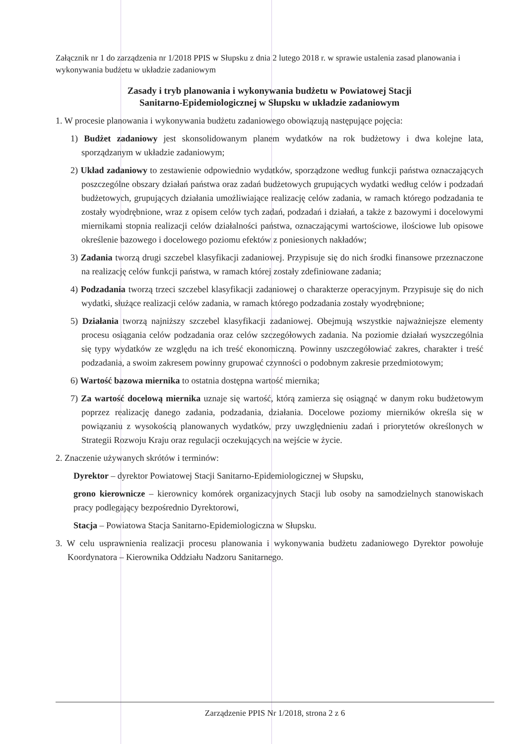Załącznik nr 1 do zarządzenia nr 1/2018 PPIS w Słupsku z dnia 2 lutego 2018 r. w sprawie ustalenia zasad planowania i wykonywania budżetu w układzie zadaniowym
Zasady i tryb planowania i wykonywania budżetu w Powiatowej Stacji
Sanitarno-Epidemiologicznej w Słupsku w układzie zadaniowym
1. W procesie planowania i wykonywania budżetu zadaniowego obowiązują następujące pojęcia:
1) Budżet zadaniowy jest skonsolidowanym planem wydatków na rok budżetowy i dwa kolejne lata, sporządzanym w układzie zadaniowym;
2) Układ zadaniowy to zestawienie odpowiednio wydatków, sporządzone według funkcji państwa oznaczających poszczególne obszary działań państwa oraz zadań budżetowych grupujących wydatki według celów i podzadań budżetowych, grupujących działania umożliwiające realizację celów zadania, w ramach którego podzadania te zostały wyodrębnione, wraz z opisem celów tych zadań, podzadań i działań, a także z bazowymi i docelowymi miernikami stopnia realizacji celów działalności państwa, oznaczającymi wartościowe, ilościowe lub opisowe określenie bazowego i docelowego poziomu efektów z poniesionych nakładów;
3) Zadania tworzą drugi szczebel klasyfikacji zadaniowej. Przypisuje się do nich środki finansowe przeznaczone na realizację celów funkcji państwa, w ramach której zostały zdefiniowane zadania;
4) Podzadania tworzą trzeci szczebel klasyfikacji zadaniowej o charakterze operacyjnym. Przypisuje się do nich wydatki, służące realizacji celów zadania, w ramach którego podzadania zostały wyodrębnione;
5) Działania tworzą najniższy szczebel klasyfikacji zadaniowej. Obejmują wszystkie najważniejsze elementy procesu osiągania celów podzadania oraz celów szczegółowych zadania. Na poziomie działań wyszczególnia się typy wydatków ze względu na ich treść ekonomiczną. Powinny uszczegółowiać zakres, charakter i treść podzadania, a swoim zakresem powinny grupować czynności o podobnym zakresie przedmiotowym;
6) Wartość bazowa miernika to ostatnia dostępna wartość miernika;
7) Za wartość docelową miernika uznaje się wartość, którą zamierza się osiągnąć w danym roku budżetowym poprzez realizację danego zadania, podzadania, działania. Docelowe poziomy mierników określa się w powiązaniu z wysokością planowanych wydatków, przy uwzględnieniu zadań i priorytetów określonych w Strategii Rozwoju Kraju oraz regulacji oczekujących na wejście w życie.
2. Znaczenie używanych skrótów i terminów:
Dyrektor – dyrektor Powiatowej Stacji Sanitarno-Epidemiologicznej w Słupsku,
grono kierownicze – kierownicy komórek organizacyjnych Stacji lub osoby na samodzielnych stanowiskach pracy podlegający bezpośrednio Dyrektorowi,
Stacja – Powiatowa Stacja Sanitarno-Epidemiologiczna w Słupsku.
3. W celu usprawnienia realizacji procesu planowania i wykonywania budżetu zadaniowego Dyrektor powołuje Koordynatora – Kierownika Oddziału Nadzoru Sanitarnego.
Zarządzenie PPIS Nr 1/2018, strona 2 z 6